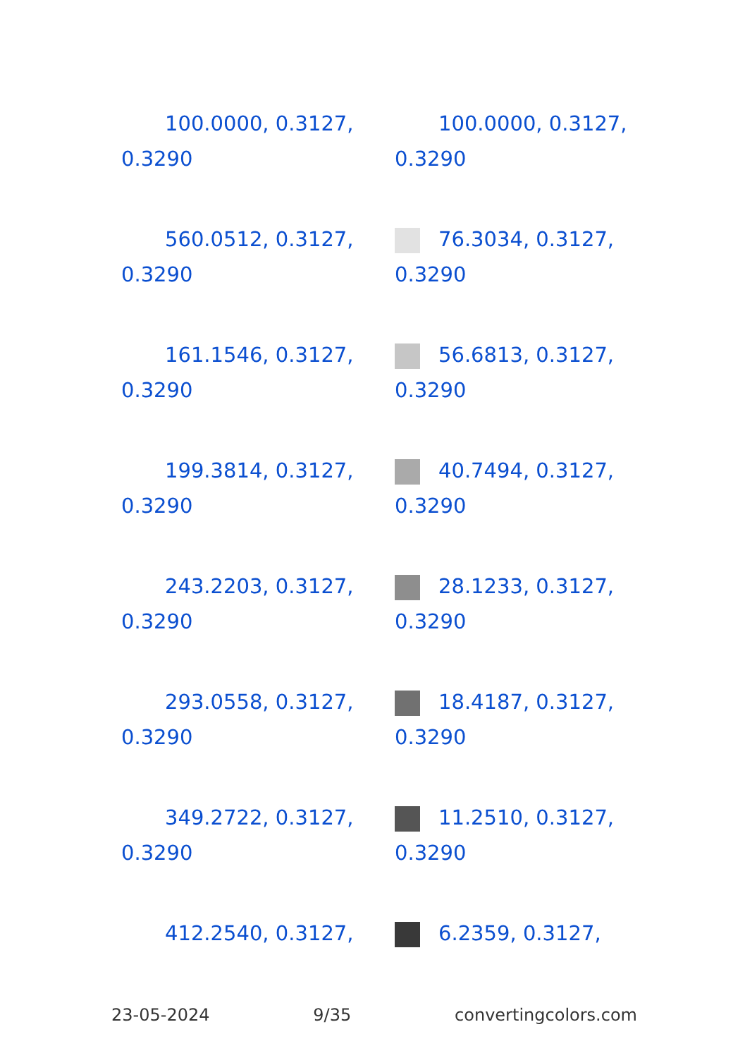100.0000, 0.3127,
0.3290
100.0000, 0.3127,
0.3290
560.0512, 0.3127,
0.3290
76.3034, 0.3127,
0.3290
161.1546, 0.3127,
0.3290
56.6813, 0.3127,
0.3290
199.3814, 0.3127,
0.3290
40.7494, 0.3127,
0.3290
243.2203, 0.3127,
0.3290
28.1233, 0.3127,
0.3290
293.0558, 0.3127,
0.3290
18.4187, 0.3127,
0.3290
349.2722, 0.3127,
0.3290
11.2510, 0.3127,
0.3290
412.2540, 0.3127,
6.2359, 0.3127,
23-05-2024 9/35 convertingcolors.com